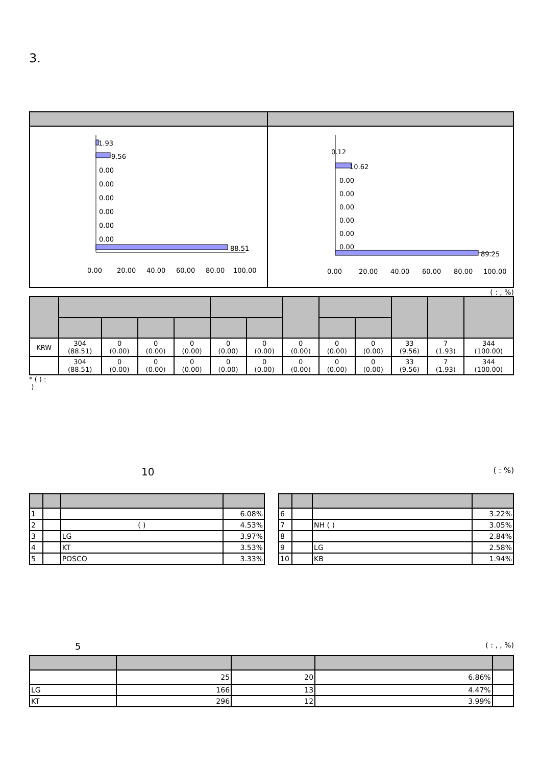3.
| 1.93 9.56 0.00 0.00 0.00 0.00 0.00 0.00 88.51 0.00 20.00 40.00 60.00 80.00 100.00 | 0.12 10.62 0.00 0.00 0.00 0.00 0.00 0.00 89.25 0.00 20.00 40.00 60.00 80.00 100.00 |
( : , %)
| KRW | 304 (88.51) | 0 (0.00) | 0 (0.00) | 0 (0.00) | 0 (0.00) | 0 (0.00) | 0 (0.00) | 0 (0.00) | 0 (0.00) | 33 (9.56) | 7 (1.93) | 344 (100.00) |
| | 304 (88.51) | 0 (0.00) | 0 (0.00) | 0 (0.00) | 0 (0.00) | 0 (0.00) | 0 (0.00) | 0 (0.00) | 0 (0.00) | 33 (9.56) | 7 (1.93) | 344 (100.00) |
* ( ) :
)
10 ( : %)
| 1 | | | 6.08% |
| 2 | | ( ) | 4.53% |
| 3 | | LG | 3.97% |
| 4 | | KT | 3.53% |
| 5 | | POSCO | 3.33% |
| 6 | | | 3.22% |
| 7 | | NH ( ) | 3.05% |
| 8 | | | 2.84% |
| 9 | | LG | 2.58% |
| 10 | | KB | 1.94% |
5 ( : , , %)
| | 25 | 20 | 6.86% | |
| LG | 166 | 13 | 4.47% | |
| KT | 296 | 12 | 3.99% | |